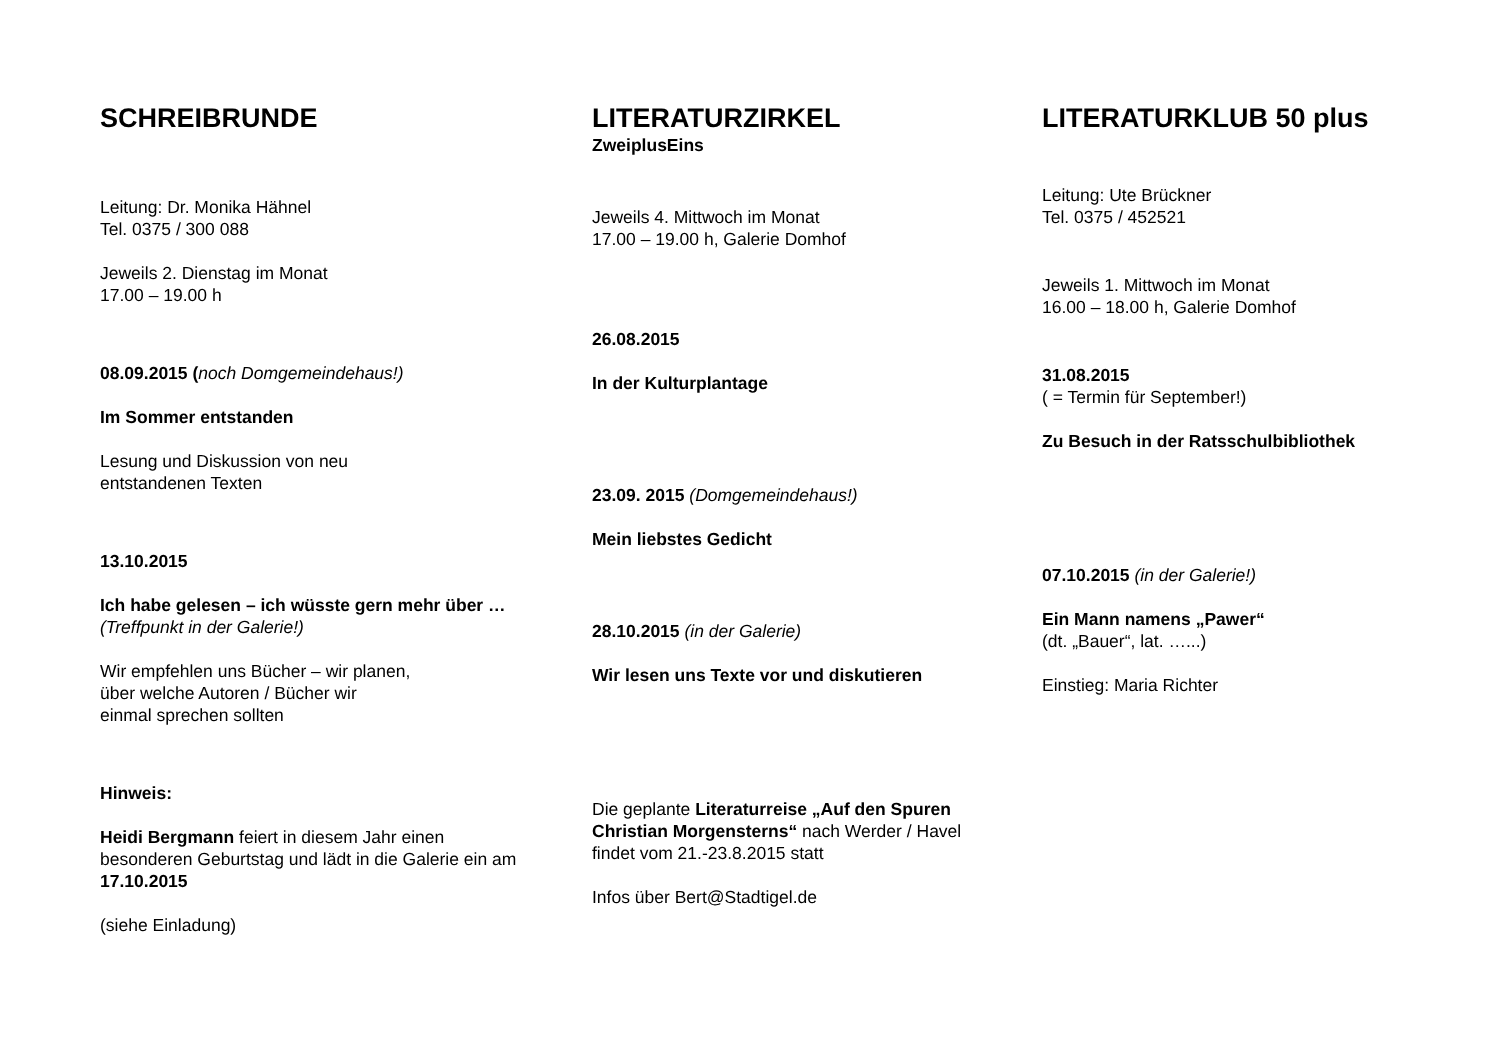SCHREIBRUNDE
Leitung: Dr. Monika Hähnel
Tel. 0375 / 300 088
Jeweils 2. Dienstag im Monat
17.00 – 19.00 h
08.09.2015 (noch Domgemeindehaus!)
Im Sommer entstanden
Lesung und Diskussion von neu
entstandenen Texten
13.10.2015
Ich habe gelesen – ich wüsste gern mehr über …
(Treffpunkt in der Galerie!)
Wir empfehlen uns Bücher – wir planen,
über welche Autoren / Bücher wir
einmal sprechen sollten
Hinweis:
Heidi Bergmann feiert in diesem Jahr einen besonderen Geburtstag und lädt in die Galerie ein am 17.10.2015
(siehe Einladung)
LITERATURZIRKEL
ZweiplusEins
Jeweils 4. Mittwoch im Monat
17.00 – 19.00 h, Galerie Domhof
26.08.2015
In der Kulturplantage
23.09. 2015 (Domgemeindehaus!)
Mein liebstes Gedicht
28.10.2015 (in der Galerie)
Wir lesen uns Texte vor und diskutieren
Die geplante Literaturreise „Auf den Spuren Christian Morgensterns“ nach Werder / Havel findet vom 21.-23.8.2015 statt
Infos über Bert@Stadtigel.de
LITERATURKLUB 50 plus
Leitung: Ute Brückner
Tel. 0375 / 452521
Jeweils 1. Mittwoch im Monat
16.00 – 18.00 h, Galerie Domhof
31.08.2015
( = Termin für September!)
Zu Besuch in der Ratsschulbibliothek
07.10.2015 (in der Galerie!)
Ein Mann namens „Pawer“
(dt. „Bauer“, lat. …...)
Einstieg: Maria Richter